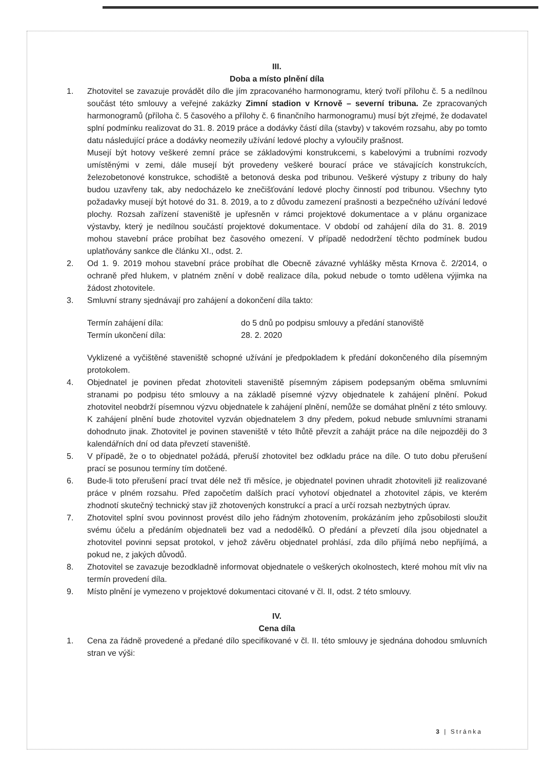III.
Doba a místo plnění díla
1. Zhotovitel se zavazuje provádět dílo dle jím zpracovaného harmonogramu, který tvoří přílohu č. 5 a nedílnou součást této smlouvy a veřejné zakázky Zimní stadion v Krnově – severní tribuna. Ze zpracovaných harmonogramů (příloha č. 5 časového a přílohy č. 6 finančního harmonogramu) musí být zřejmé, že dodavatel splní podmínku realizovat do 31. 8. 2019 práce a dodávky částí díla (stavby) v takovém rozsahu, aby po tomto datu následující práce a dodávky neomezily užívání ledové plochy a vyloučily prašnost.
Musejí být hotovy veškeré zemní práce se základovými konstrukcemi, s kabelovými a trubními rozvody umístěnými v zemi, dále musejí být provedeny veškeré bourací práce ve stávajících konstrukcích, železobetonové konstrukce, schodiště a betonová deska pod tribunou. Veškeré výstupy z tribuny do haly budou uzavřeny tak, aby nedocházelo ke znečišťování ledové plochy činností pod tribunou. Všechny tyto požadavky musejí být hotové do 31. 8. 2019, a to z důvodu zamezení prašnosti a bezpečného užívání ledové plochy. Rozsah zařízení staveniště je upřesněn v rámci projektové dokumentace a v plánu organizace výstavby, který je nedílnou součástí projektové dokumentace. V období od zahájení díla do 31. 8. 2019 mohou stavební práce probíhat bez časového omezení. V případě nedodržení těchto podmínek budou uplatňovány sankce dle článku XI., odst. 2.
2. Od 1. 9. 2019 mohou stavební práce probíhat dle Obecně závazné vyhlášky města Krnova č. 2/2014, o ochraně před hlukem, v platném znění v době realizace díla, pokud nebude o tomto udělena výjimka na žádost zhotovitele.
3. Smluvní strany sjednávají pro zahájení a dokončení díla takto:
Termín zahájení díla: do 5 dnů po podpisu smlouvy a předání stanoviště
Termín ukončení díla: 28. 2. 2020
Vyklizené a vyčištěné staveniště schopné užívání je předpokladem k předání dokončeného díla písemným protokolem.
4. Objednatel je povinen předat zhotoviteli staveniště písemným zápisem podepsaným oběma smluvními stranami po podpisu této smlouvy a na základě písemné výzvy objednatele k zahájení plnění. Pokud zhotovitel neobdrží písemnou výzvu objednatele k zahájení plnění, nemůže se domáhat plnění z této smlouvy. K zahájení plnění bude zhotovitel vyzván objednatelem 3 dny předem, pokud nebude smluvními stranami dohodnuto jinak. Zhotovitel je povinen staveniště v této lhůtě převzít a zahájit práce na díle nejpozději do 3 kalendářních dní od data převzetí staveniště.
5. V případě, že o to objednatel požádá, přeruší zhotovitel bez odkladu práce na díle. O tuto dobu přerušení prací se posunou termíny tím dotčené.
6. Bude-li toto přerušení prací trvat déle než tři měsíce, je objednatel povinen uhradit zhotoviteli již realizované práce v plném rozsahu. Před započetím dalších prací vyhotoví objednatel a zhotovitel zápis, ve kterém zhodnotí skutečný technický stav již zhotovených konstrukcí a prací a určí rozsah nezbytných úprav.
7. Zhotovitel splní svou povinnost provést dílo jeho řádným zhotovením, prokázáním jeho způsobilosti sloužit svému účelu a předáním objednateli bez vad a nedodělků. O předání a převzetí díla jsou objednatel a zhotovitel povinni sepsat protokol, v jehož závěru objednatel prohlásí, zda dílo přijímá nebo nepřijímá, a pokud ne, z jakých důvodů.
8. Zhotovitel se zavazuje bezodkladně informovat objednatele o veškerých okolnostech, které mohou mít vliv na termín provedení díla.
9. Místo plnění je vymezeno v projektové dokumentaci citované v čl. II, odst. 2 této smlouvy.
IV.
Cena díla
1. Cena za řádně provedené a předané dílo specifikované v čl. II. této smlouvy je sjednána dohodou smluvních stran ve výši:
3 | Stránka